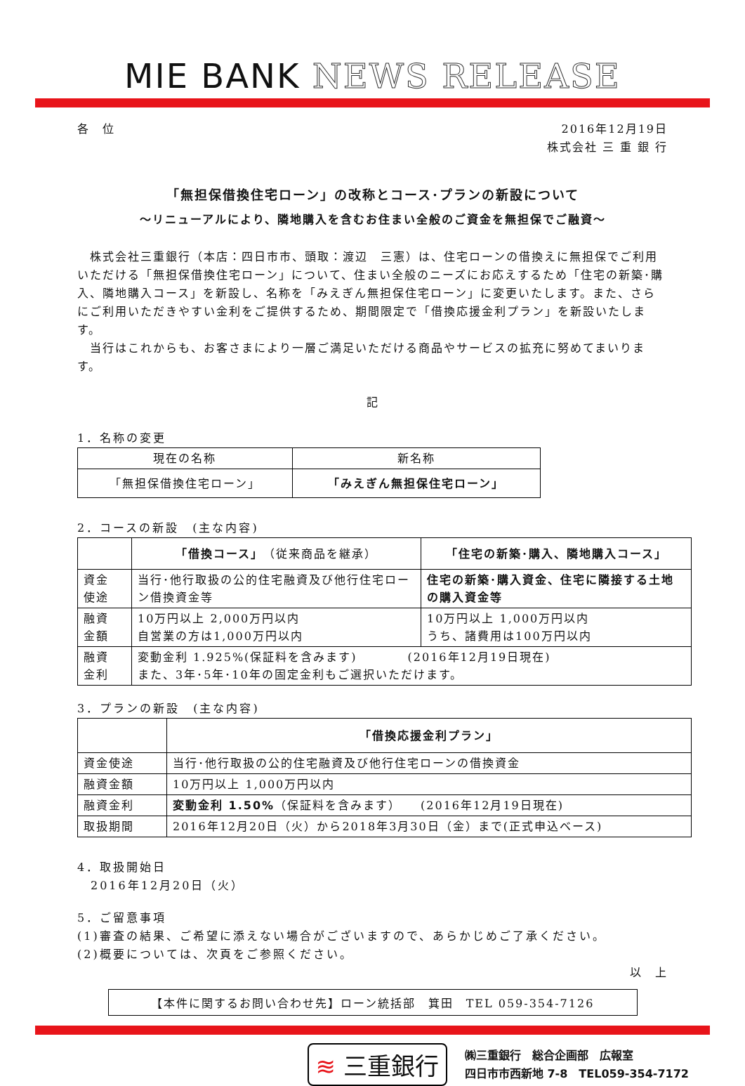MIE BANK NEWS RELEASE
各　位 2016年12月19日
株式会社 三 重 銀 行
「無担保借換住宅ローン」の改称とコース･プランの新設について
～リニューアルにより、隣地購入を含むお住まい全般のご資金を無担保でご融資～
　株式会社三重銀行（本店：四日市市、頭取：渡辺　三憲）は、住宅ローンの借換えに無担保でご利用いただける「無担保借換住宅ローン」について、住まい全般のニーズにお応えするため「住宅の新築･購入、隣地購入コース」を新設し、名称を「みえぎん無担保住宅ローン」に変更いたします。また、さらにご利用いただきやすい金利をご提供するため、期間限定で「借換応援金利プラン」を新設いたします。
　当行はこれからも、お客さまにより一層ご満足いただける商品やサービスの拡充に努めてまいります。
記
1．名称の変更
| 現在の名称 | 新名称 |
| --- | --- |
| 「無担保借換住宅ローン」 | 「みえぎん無担保住宅ローン」 |
2．コースの新設　(主な内容)
| | 「借換コース」 （従来商品を継承） | 「住宅の新築･購入、隣地購入コース」 |
| --- | --- | --- |
| 資金 使途 | 当行･他行取扱の公的住宅融資及び他行住宅ローン借換資金等 | 住宅の新築･購入資金、住宅に隣接する土地の購入資金等 |
| 融資 金額 | 10万円以上 2,000万円以内 自営業の方は1,000万円以内 | 10万円以上 1,000万円以内 うち、諸費用は100万円以内 |
| 融資 金利 | 変動金利 1.925%(保証料を含みます) (2016年12月19日現在) また、3年･5年･10年の固定金利もご選択いただけます。 | |
3．プランの新設　(主な内容)
| | 「借換応援金利プラン」 |
| --- | --- |
| 資金使途 | 当行･他行取扱の公的住宅融資及び他行住宅ローンの借換資金 |
| 融資金額 | 10万円以上 1,000万円以内 |
| 融資金利 | 変動金利 1.50% （保証料を含みます） (2016年12月19日現在) |
| 取扱期間 | 2016年12月20日（火）から2018年3月30日（金）まで(正式申込ベース) |
4．取扱開始日
　2016年12月20日（火）
5．ご留意事項
(1)審査の結果、ご希望に添えない場合がございますので、あらかじめご了承ください。
(2)概要については、次頁をご参照ください。
以　上
【本件に関するお問い合わせ先】ローン統括部　箕田　TEL 059-354-7126
≋ 三重銀行
㈱三重銀行　総合企画部　広報室
四日市市西新地 7-8　TEL059-354-7172